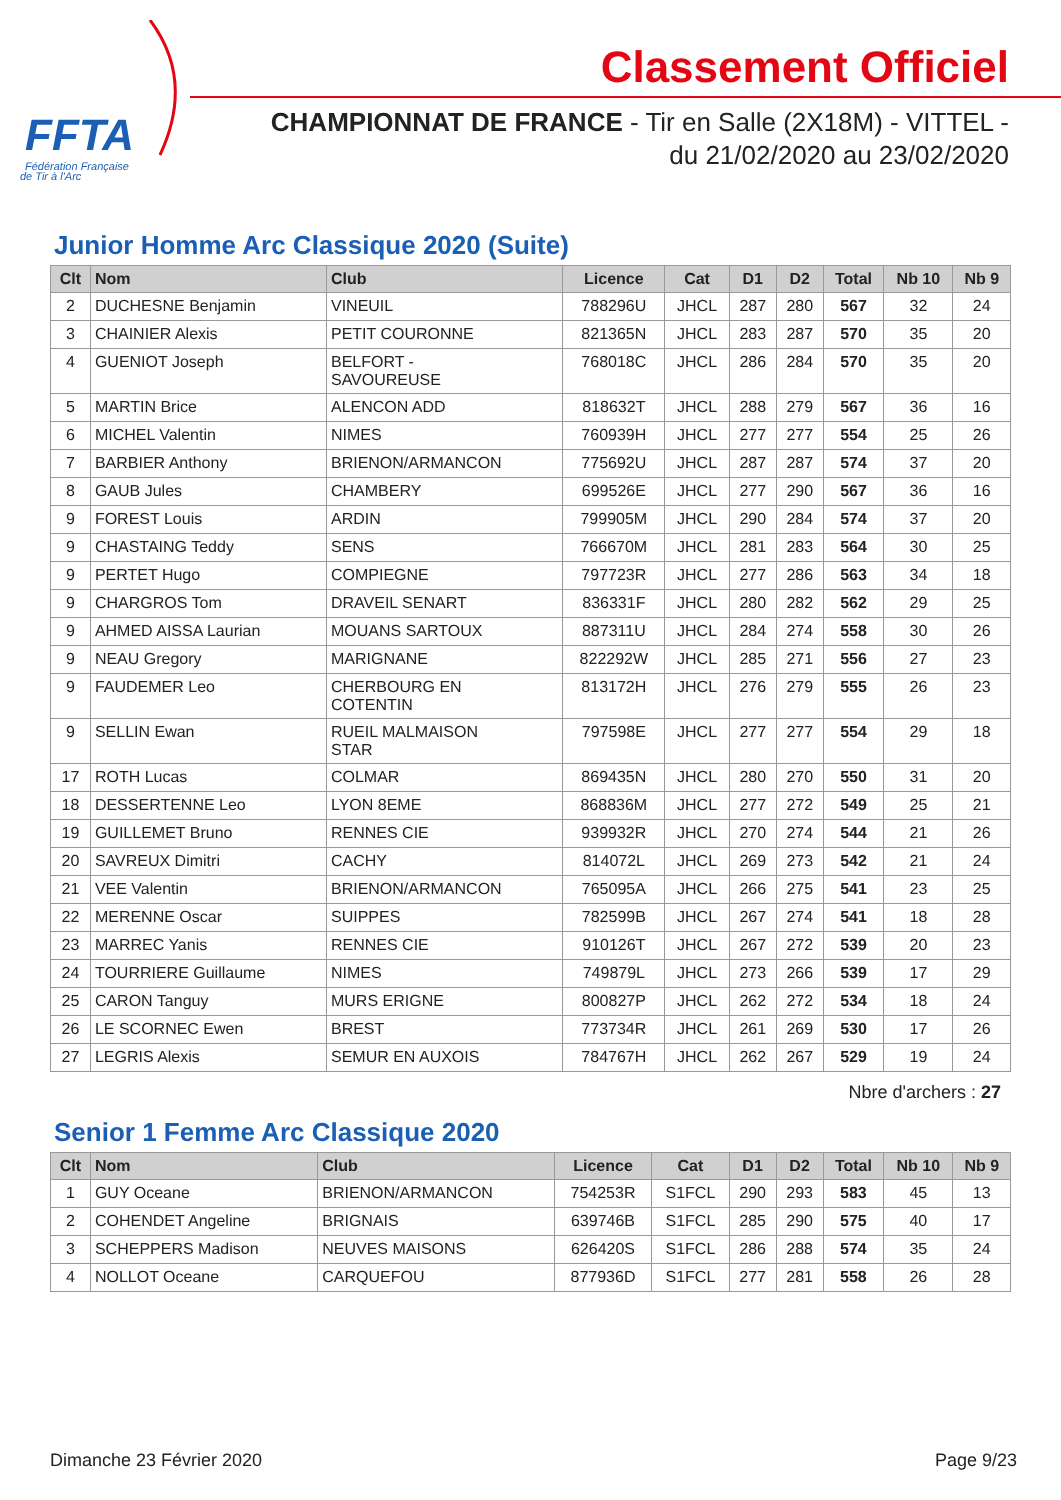FFTA
Fédération Française
de Tir à l'Arc
Classement Officiel
CHAMPIONNAT DE FRANCE - Tir en Salle (2X18M) - VITTEL -
du 21/02/2020 au 23/02/2020
Junior Homme Arc Classique 2020 (Suite)
| Clt | Nom | Club | Licence | Cat | D1 | D2 | Total | Nb 10 | Nb 9 |
| --- | --- | --- | --- | --- | --- | --- | --- | --- | --- |
| 2 | DUCHESNE Benjamin | VINEUIL | 788296U | JHCL | 287 | 280 | 567 | 32 | 24 |
| 3 | CHAINIER Alexis | PETIT COURONNE | 821365N | JHCL | 283 | 287 | 570 | 35 | 20 |
| 4 | GUENIOT Joseph | BELFORT - SAVOUREUSE | 768018C | JHCL | 286 | 284 | 570 | 35 | 20 |
| 5 | MARTIN Brice | ALENCON ADD | 818632T | JHCL | 288 | 279 | 567 | 36 | 16 |
| 6 | MICHEL Valentin | NIMES | 760939H | JHCL | 277 | 277 | 554 | 25 | 26 |
| 7 | BARBIER Anthony | BRIENON/ARMANCON | 775692U | JHCL | 287 | 287 | 574 | 37 | 20 |
| 8 | GAUB Jules | CHAMBERY | 699526E | JHCL | 277 | 290 | 567 | 36 | 16 |
| 9 | FOREST Louis | ARDIN | 799905M | JHCL | 290 | 284 | 574 | 37 | 20 |
| 9 | CHASTAING Teddy | SENS | 766670M | JHCL | 281 | 283 | 564 | 30 | 25 |
| 9 | PERTET Hugo | COMPIEGNE | 797723R | JHCL | 277 | 286 | 563 | 34 | 18 |
| 9 | CHARGROS Tom | DRAVEIL SENART | 836331F | JHCL | 280 | 282 | 562 | 29 | 25 |
| 9 | AHMED AISSA Laurian | MOUANS SARTOUX | 887311U | JHCL | 284 | 274 | 558 | 30 | 26 |
| 9 | NEAU Gregory | MARIGNANE | 822292W | JHCL | 285 | 271 | 556 | 27 | 23 |
| 9 | FAUDEMER Leo | CHERBOURG EN COTENTIN | 813172H | JHCL | 276 | 279 | 555 | 26 | 23 |
| 9 | SELLIN Ewan | RUEIL MALMAISON STAR | 797598E | JHCL | 277 | 277 | 554 | 29 | 18 |
| 17 | ROTH Lucas | COLMAR | 869435N | JHCL | 280 | 270 | 550 | 31 | 20 |
| 18 | DESSERTENNE Leo | LYON 8EME | 868836M | JHCL | 277 | 272 | 549 | 25 | 21 |
| 19 | GUILLEMET Bruno | RENNES CIE | 939932R | JHCL | 270 | 274 | 544 | 21 | 26 |
| 20 | SAVREUX Dimitri | CACHY | 814072L | JHCL | 269 | 273 | 542 | 21 | 24 |
| 21 | VEE Valentin | BRIENON/ARMANCON | 765095A | JHCL | 266 | 275 | 541 | 23 | 25 |
| 22 | MERENNE Oscar | SUIPPES | 782599B | JHCL | 267 | 274 | 541 | 18 | 28 |
| 23 | MARREC Yanis | RENNES CIE | 910126T | JHCL | 267 | 272 | 539 | 20 | 23 |
| 24 | TOURRIERE Guillaume | NIMES | 749879L | JHCL | 273 | 266 | 539 | 17 | 29 |
| 25 | CARON Tanguy | MURS ERIGNE | 800827P | JHCL | 262 | 272 | 534 | 18 | 24 |
| 26 | LE SCORNEC Ewen | BREST | 773734R | JHCL | 261 | 269 | 530 | 17 | 26 |
| 27 | LEGRIS Alexis | SEMUR EN AUXOIS | 784767H | JHCL | 262 | 267 | 529 | 19 | 24 |
Nbre d'archers : 27
Senior 1 Femme Arc Classique 2020
| Clt | Nom | Club | Licence | Cat | D1 | D2 | Total | Nb 10 | Nb 9 |
| --- | --- | --- | --- | --- | --- | --- | --- | --- | --- |
| 1 | GUY Oceane | BRIENON/ARMANCON | 754253R | S1FCL | 290 | 293 | 583 | 45 | 13 |
| 2 | COHENDET Angeline | BRIGNAIS | 639746B | S1FCL | 285 | 290 | 575 | 40 | 17 |
| 3 | SCHEPPERS Madison | NEUVES MAISONS | 626420S | S1FCL | 286 | 288 | 574 | 35 | 24 |
| 4 | NOLLOT Oceane | CARQUEFOU | 877936D | S1FCL | 277 | 281 | 558 | 26 | 28 |
Dimanche 23 Février 2020 Page 9/23